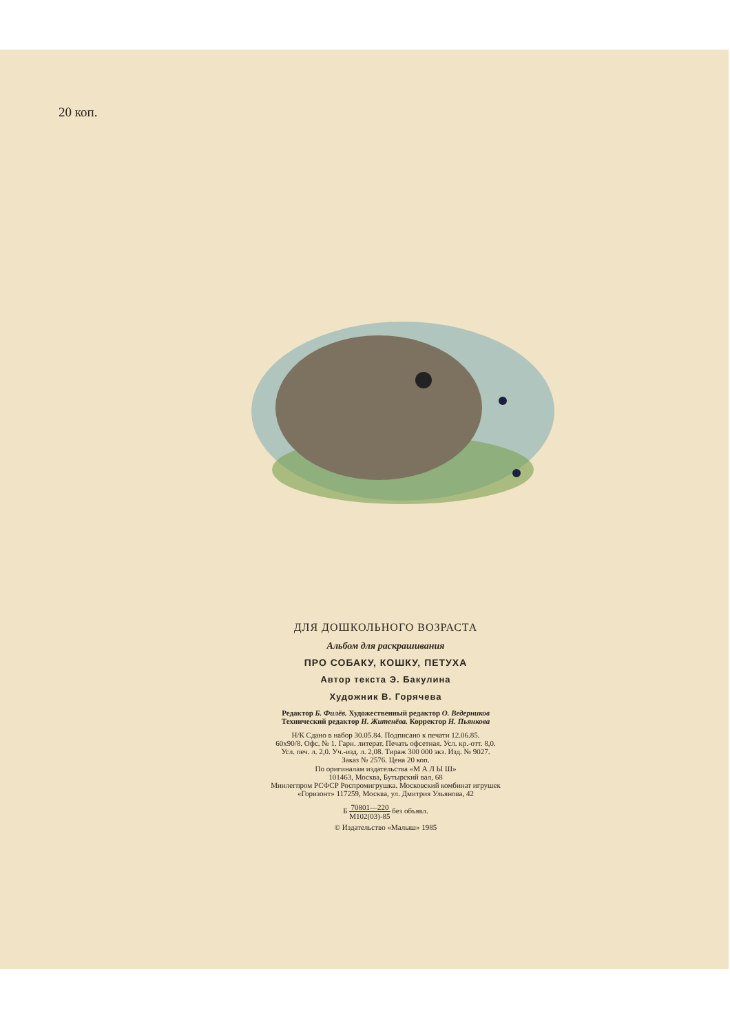20 коп.
ДЛЯ ДОШКОЛЬНОГО ВОЗРАСТА
Альбом для раскрашивания
ПРО СОБАКУ, КОШКУ, ПЕТУХА
Автор текста Э. Бакулина
Художник В. Горячева
Редактор Б. Филёв. Художественный редактор О. Ведерников
Технический редактор Н. Житенёва. Корректор Н. Пьянкова
Н/К Сдано в набор 30.05.84. Подписано к печати 12.06.85.
60х90/8. Офс. № 1. Гарн. литерат. Печать офсетная. Усл. кр.-отт. 8,0.
Усл. печ. л. 2,0. Уч.-изд. л. 2,08. Тираж 300 000 экз. Изд. № 9027.
Заказ № 2576. Цена 20 коп.
По оригиналам издательства «М А Л Ы Ш»
101463, Москва, Бутырский вал, 68
Минлегпром РСФСР Роспромигрушка. Московский комбинат игрушек
«Горизонт» 117259, Москва, ул. Дмитрия Ульянова, 42
Б 70801—220 М102(03)-85 без объявл.
© Издательство «Малыш» 1985